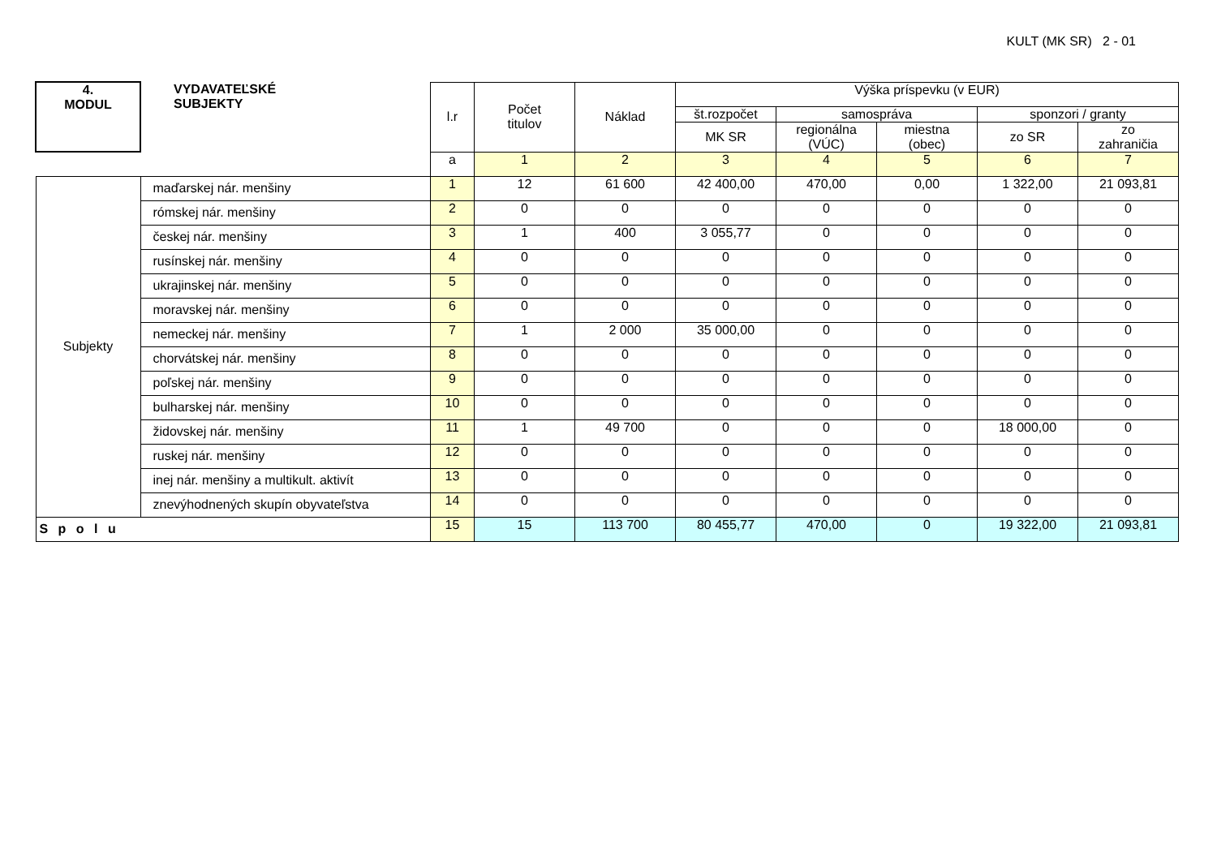KULT (MK SR) 2 - 01
| 4. MODUL | VYDAVATEĽSKÉ SUBJEKTY | l.r | Počet titulov | Náklad | Výška príspevku (v EUR) | | | | |
| --- | --- | --- | --- | --- | --- | --- | --- | --- | --- |
| | | | | | št.rozpočet | samospráva | | sponzori / granty | |
| | | | | | MK SR | regionálna (VÚC) | miestna (obec) | zo SR | zo zahraničia |
| | | a | 1 | 2 | 3 | 4 | 5 | 6 | 7 |
| Subjekty | maďarskej nár. menšiny | 1 | 12 | 61 600 | 42 400,00 | 470,00 | 0,00 | 1 322,00 | 21 093,81 |
| | rómskej nár. menšiny | 2 | 0 | 0 | 0 | 0 | 0 | 0 | 0 |
| | českej nár. menšiny | 3 | 1 | 400 | 3 055,77 | 0 | 0 | 0 | 0 |
| | rusínskej nár. menšiny | 4 | 0 | 0 | 0 | 0 | 0 | 0 | 0 |
| | ukrajinskej nár. menšiny | 5 | 0 | 0 | 0 | 0 | 0 | 0 | 0 |
| | moravskej nár. menšiny | 6 | 0 | 0 | 0 | 0 | 0 | 0 | 0 |
| | nemeckej nár. menšiny | 7 | 1 | 2 000 | 35 000,00 | 0 | 0 | 0 | 0 |
| | chorvátskej nár. menšiny | 8 | 0 | 0 | 0 | 0 | 0 | 0 | 0 |
| | poľskej nár. menšiny | 9 | 0 | 0 | 0 | 0 | 0 | 0 | 0 |
| | bulharskej nár. menšiny | 10 | 0 | 0 | 0 | 0 | 0 | 0 | 0 |
| | židovskej nár. menšiny | 11 | 1 | 49 700 | 0 | 0 | 0 | 18 000,00 | 0 |
| | ruskej nár. menšiny | 12 | 0 | 0 | 0 | 0 | 0 | 0 | 0 |
| | inej nár. menšiny a multikult. aktivít | 13 | 0 | 0 | 0 | 0 | 0 | 0 | 0 |
| | znevýhodnených skupín obyvateľstva | 14 | 0 | 0 | 0 | 0 | 0 | 0 | 0 |
| S p o l u | | 15 | 15 | 113 700 | 80 455,77 | 470,00 | 0 | 19 322,00 | 21 093,81 |